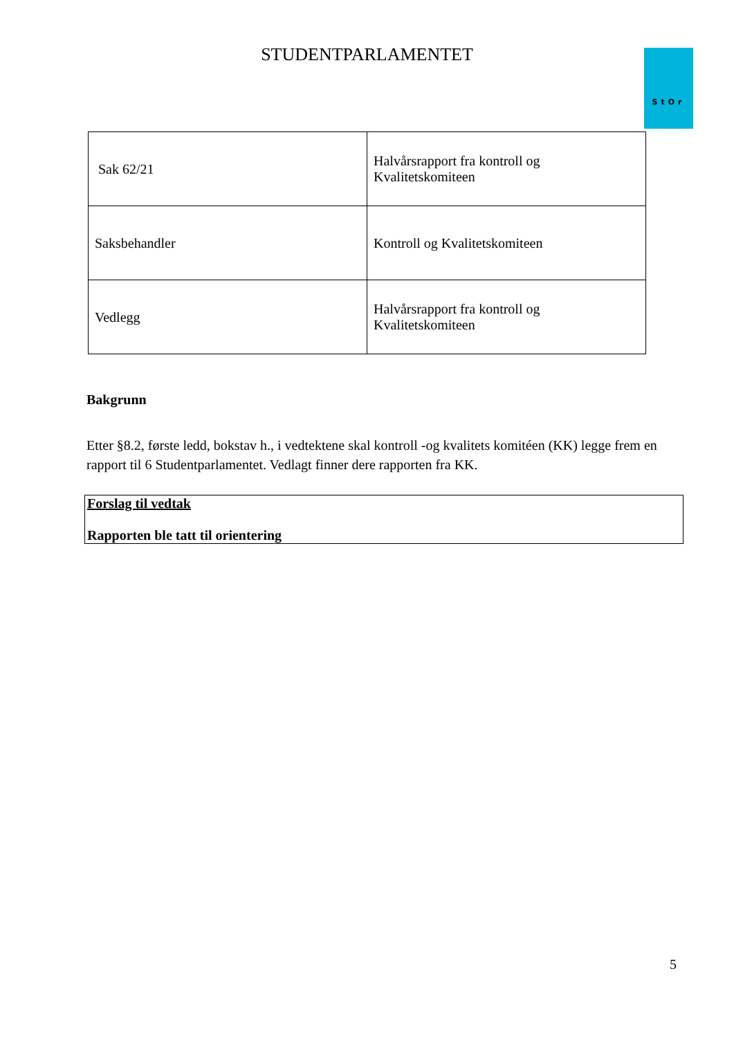StOr
STUDENTPARLAMENTET
| Sak 62/21 | Halvårsrapport fra kontroll og Kvalitetskomiteen |
| Saksbehandler | Kontroll og Kvalitetskomiteen |
| Vedlegg | Halvårsrapport fra kontroll og Kvalitetskomiteen |
Bakgrunn
Etter §8.2, første ledd, bokstav h., i vedtektene skal kontroll -og kvalitets komitéen (KK) legge frem en rapport til 6 Studentparlamentet. Vedlagt finner dere rapporten fra KK.
Forslag til vedtak
Rapporten ble tatt til orientering
5